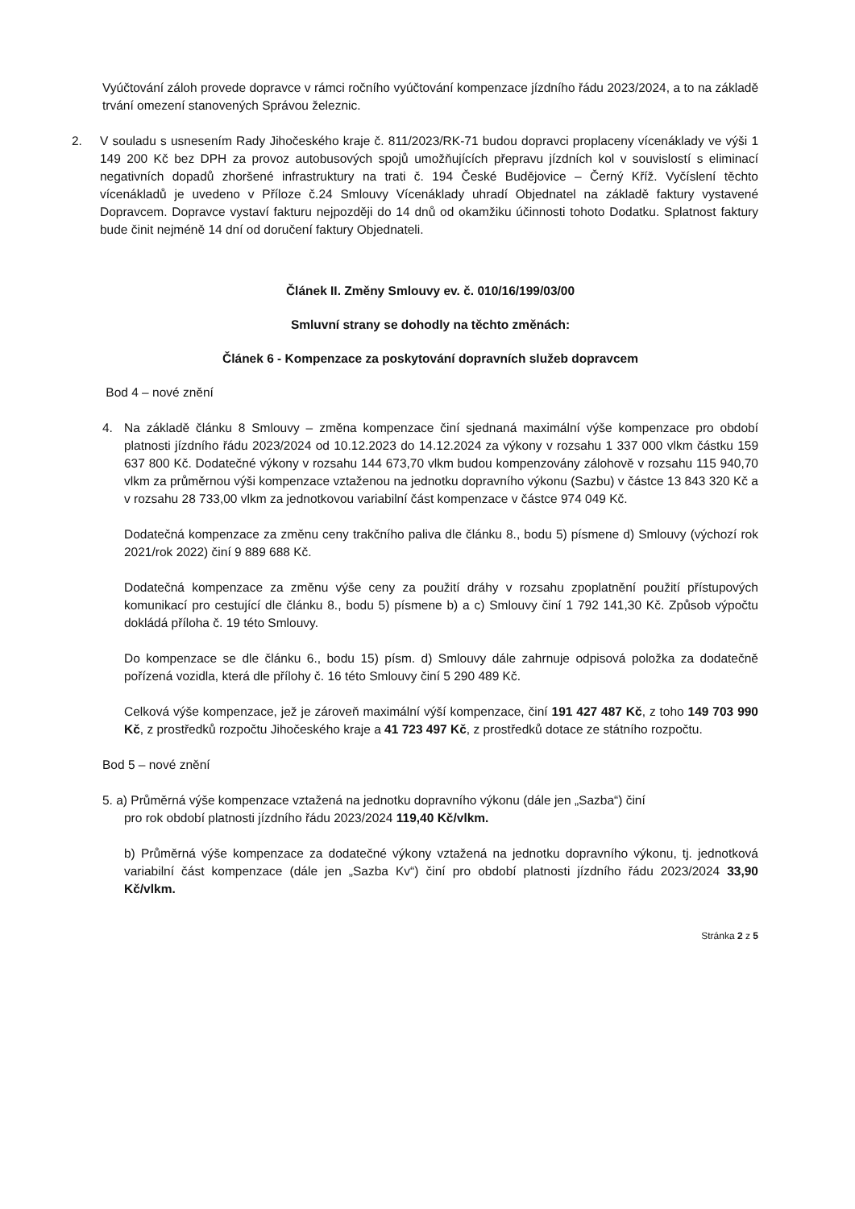Vyúčtování záloh provede dopravce v rámci ročního vyúčtování kompenzace jízdního řádu 2023/2024, a to na základě trvání omezení stanovených Správou železnic.
2. V souladu s usnesením Rady Jihočeského kraje č. 811/2023/RK-71 budou dopravci proplaceny vícenáklady ve výši 1 149 200 Kč bez DPH za provoz autobusových spojů umožňujících přepravu jízdních kol v souvislostí s eliminací negativních dopadů zhoršené infrastruktury na trati č. 194 České Budějovice – Černý Kříž. Vyčíslení těchto vícenákladů je uvedeno v Příloze č.24 Smlouvy Vícenáklady uhradí Objednatel na základě faktury vystavené Dopravcem. Dopravce vystaví fakturu nejpozději do 14 dnů od okamžiku účinnosti tohoto Dodatku. Splatnost faktury bude činit nejméně 14 dní od doručení faktury Objednateli.
Článek II. Změny Smlouvy ev. č. 010/16/199/03/00
Smluvní strany se dohodly na těchto změnách:
Článek 6 - Kompenzace za poskytování dopravních služeb dopravcem
Bod 4 – nové znění
4. Na základě článku 8 Smlouvy – změna kompenzace činí sjednaná maximální výše kompenzace pro období platnosti jízdního řádu 2023/2024 od 10.12.2023 do 14.12.2024 za výkony v rozsahu 1 337 000 vlkm částku 159 637 800 Kč. Dodatečné výkony v rozsahu 144 673,70 vlkm budou kompenzovány zálohově v rozsahu 115 940,70 vlkm za průměrnou výši kompenzace vztaženou na jednotku dopravního výkonu (Sazbu) v částce 13 843 320 Kč a v rozsahu 28 733,00 vlkm za jednotkovou variabilní část kompenzace v částce 974 049 Kč.
Dodatečná kompenzace za změnu ceny trakčního paliva dle článku 8., bodu 5) písmene d) Smlouvy (výchozí rok 2021/rok 2022) činí 9 889 688 Kč.
Dodatečná kompenzace za změnu výše ceny za použití dráhy v rozsahu zpoplatnění použití přístupových komunikací pro cestující dle článku 8., bodu 5) písmene b) a c) Smlouvy činí 1 792 141,30 Kč. Způsob výpočtu dokládá příloha č. 19 této Smlouvy.
Do kompenzace se dle článku 6., bodu 15) písm. d) Smlouvy dále zahrnuje odpisová položka za dodatečně pořízená vozidla, která dle přílohy č. 16 této Smlouvy činí 5 290 489 Kč.
Celková výše kompenzace, jež je zároveň maximální výší kompenzace, činí 191 427 487 Kč, z toho 149 703 990 Kč, z prostředků rozpočtu Jihočeského kraje a 41 723 497 Kč, z prostředků dotace ze státního rozpočtu.
Bod 5 – nové znění
5. a) Průměrná výše kompenzace vztažená na jednotku dopravního výkonu (dále jen „Sazba“) činí
pro rok období platnosti jízdního řádu 2023/2024 119,40 Kč/vlkm.
b) Průměrná výše kompenzace za dodatečné výkony vztažená na jednotku dopravního výkonu, tj. jednotková variabilní část kompenzace (dále jen „Sazba Kv“) činí pro období platnosti jízdního řádu 2023/2024 33,90 Kč/vlkm.
Stránka 2 z 5